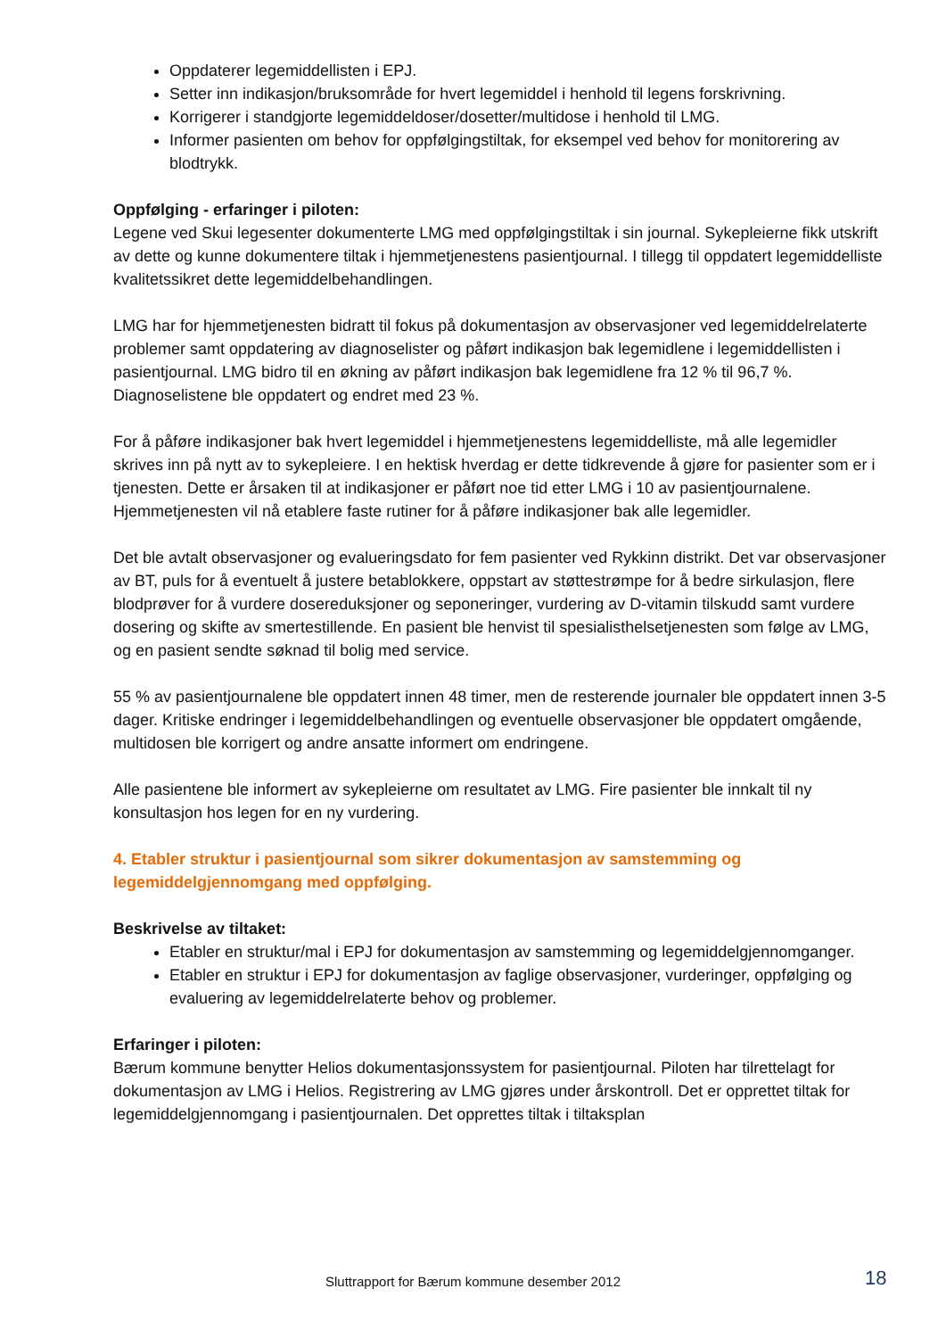Oppdaterer legemiddellisten i EPJ.
Setter inn indikasjon/bruksområde for hvert legemiddel i henhold til legens forskrivning.
Korrigerer i standgjorte legemiddeldoser/dosetter/multidose i henhold til LMG.
Informer pasienten om behov for oppfølgingstiltak, for eksempel ved behov for monitorering av blodtrykk.
Oppfølging - erfaringer i piloten:
Legene ved Skui legesenter dokumenterte LMG med oppfølgingstiltak i sin journal. Sykepleierne fikk utskrift av dette og kunne dokumentere tiltak i hjemmetjenestens pasientjournal. I tillegg til oppdatert legemiddelliste kvalitetssikret dette legemiddelbehandlingen.
LMG har for hjemmetjenesten bidratt til fokus på dokumentasjon av observasjoner ved legemiddelrelaterte problemer samt oppdatering av diagnoselister og påført indikasjon bak legemidlene i legemiddellisten i pasientjournal. LMG bidro til en økning av påført indikasjon bak legemidlene fra 12 % til 96,7 %. Diagnoselistene ble oppdatert og endret med 23 %.
For å påføre indikasjoner bak hvert legemiddel i hjemmetjenestens legemiddelliste, må alle legemidler skrives inn på nytt av to sykepleiere. I en hektisk hverdag er dette tidkrevende å gjøre for pasienter som er i tjenesten. Dette er årsaken til at indikasjoner er påført noe tid etter LMG i 10 av pasientjournalene. Hjemmetjenesten vil nå etablere faste rutiner for å påføre indikasjoner bak alle legemidler.
Det ble avtalt observasjoner og evalueringsdato for fem pasienter ved Rykkinn distrikt. Det var observasjoner av BT, puls for å eventuelt å justere betablokkere, oppstart av støttestrømpe for å bedre sirkulasjon, flere blodprøver for å vurdere dosereduksjoner og seponeringer, vurdering av D-vitamin tilskudd samt vurdere dosering og skifte av smertestillende. En pasient ble henvist til spesialisthelsetjenesten som følge av LMG, og en pasient sendte søknad til bolig med service.
55 % av pasientjournalene ble oppdatert innen 48 timer, men de resterende journaler ble oppdatert innen 3-5 dager. Kritiske endringer i legemiddelbehandlingen og eventuelle observasjoner ble oppdatert omgående, multidosen ble korrigert og andre ansatte informert om endringene.
Alle pasientene ble informert av sykepleierne om resultatet av LMG. Fire pasienter ble innkalt til ny konsultasjon hos legen for en ny vurdering.
4. Etabler struktur i pasientjournal som sikrer dokumentasjon av samstemming og legemiddelgjennomgang med oppfølging.
Beskrivelse av tiltaket:
Etabler en struktur/mal i EPJ for dokumentasjon av samstemming og legemiddelgjennomganger.
Etabler en struktur i EPJ for dokumentasjon av faglige observasjoner, vurderinger, oppfølging og evaluering av legemiddelrelaterte behov og problemer.
Erfaringer i piloten:
Bærum kommune benytter Helios dokumentasjonssystem for pasientjournal. Piloten har tilrettelagt for dokumentasjon av LMG i Helios. Registrering av LMG gjøres under årskontroll. Det er opprettet tiltak for legemiddelgjennomgang i pasientjournalen. Det opprettes tiltak i tiltaksplan
Sluttrapport for Bærum kommune desember 2012 18